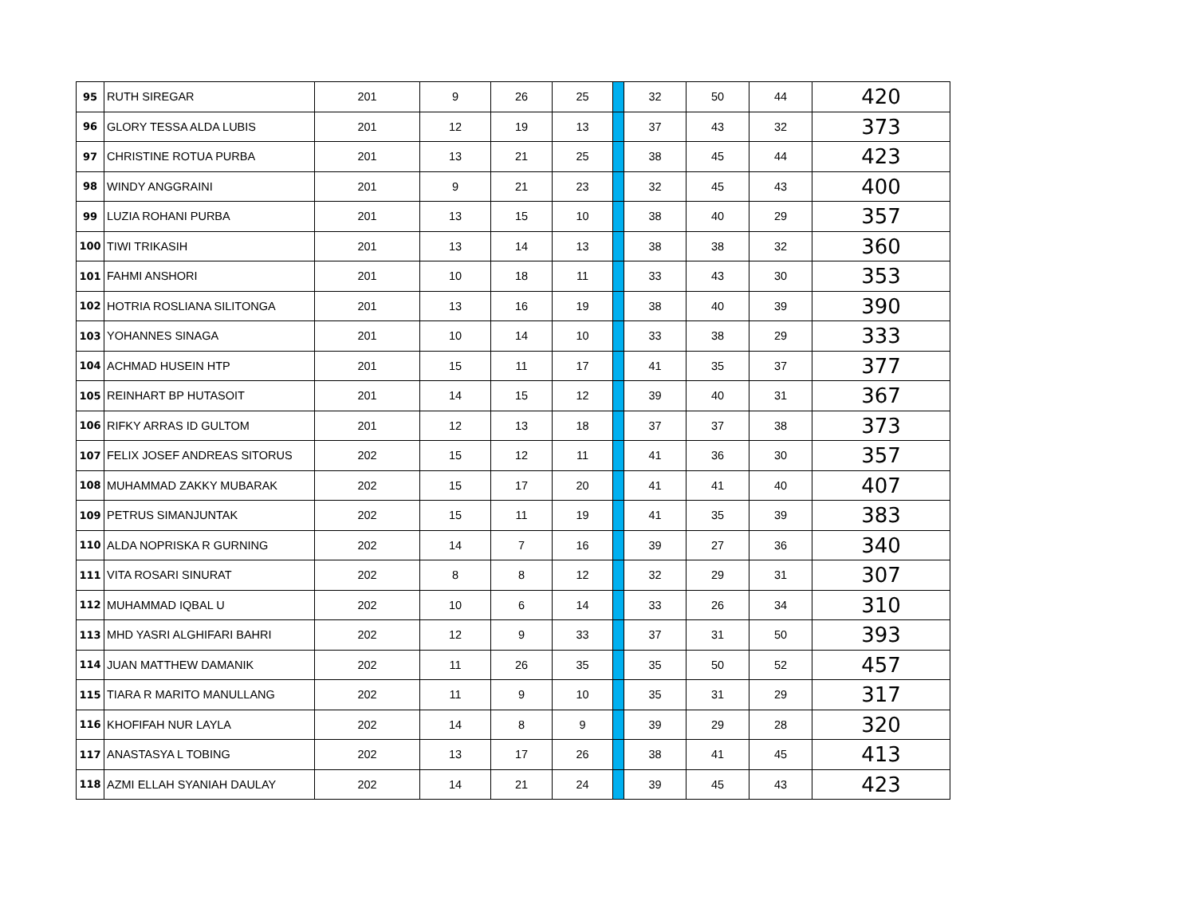| 95 | RUTH SIREGAR | 201 | 9 | 26 | 25 | | 32 | 50 | 44 | 420 |
| 96 | GLORY TESSA ALDA LUBIS | 201 | 12 | 19 | 13 | | 37 | 43 | 32 | 373 |
| 97 | CHRISTINE ROTUA PURBA | 201 | 13 | 21 | 25 | | 38 | 45 | 44 | 423 |
| 98 | WINDY ANGGRAINI | 201 | 9 | 21 | 23 | | 32 | 45 | 43 | 400 |
| 99 | LUZIA ROHANI PURBA | 201 | 13 | 15 | 10 | | 38 | 40 | 29 | 357 |
| 100 | TIWI TRIKASIH | 201 | 13 | 14 | 13 | | 38 | 38 | 32 | 360 |
| 101 | FAHMI ANSHORI | 201 | 10 | 18 | 11 | | 33 | 43 | 30 | 353 |
| 102 | HOTRIA ROSLIANA SILITONGA | 201 | 13 | 16 | 19 | | 38 | 40 | 39 | 390 |
| 103 | YOHANNES SINAGA | 201 | 10 | 14 | 10 | | 33 | 38 | 29 | 333 |
| 104 | ACHMAD HUSEIN HTP | 201 | 15 | 11 | 17 | | 41 | 35 | 37 | 377 |
| 105 | REINHART BP HUTASOIT | 201 | 14 | 15 | 12 | | 39 | 40 | 31 | 367 |
| 106 | RIFKY ARRAS ID GULTOM | 201 | 12 | 13 | 18 | | 37 | 37 | 38 | 373 |
| 107 | FELIX JOSEF ANDREAS SITORUS | 202 | 15 | 12 | 11 | | 41 | 36 | 30 | 357 |
| 108 | MUHAMMAD ZAKKY MUBARAK | 202 | 15 | 17 | 20 | | 41 | 41 | 40 | 407 |
| 109 | PETRUS SIMANJUNTAK | 202 | 15 | 11 | 19 | | 41 | 35 | 39 | 383 |
| 110 | ALDA NOPRISKA R GURNING | 202 | 14 | 7 | 16 | | 39 | 27 | 36 | 340 |
| 111 | VITA ROSARI SINURAT | 202 | 8 | 8 | 12 | | 32 | 29 | 31 | 307 |
| 112 | MUHAMMAD IQBAL U | 202 | 10 | 6 | 14 | | 33 | 26 | 34 | 310 |
| 113 | MHD YASRI ALGHIFARI BAHRI | 202 | 12 | 9 | 33 | | 37 | 31 | 50 | 393 |
| 114 | JUAN MATTHEW DAMANIK | 202 | 11 | 26 | 35 | | 35 | 50 | 52 | 457 |
| 115 | TIARA R MARITO MANULLANG | 202 | 11 | 9 | 10 | | 35 | 31 | 29 | 317 |
| 116 | KHOFIFAH NUR LAYLA | 202 | 14 | 8 | 9 | | 39 | 29 | 28 | 320 |
| 117 | ANASTASYA L TOBING | 202 | 13 | 17 | 26 | | 38 | 41 | 45 | 413 |
| 118 | AZMI ELLAH SYANIAH DAULAY | 202 | 14 | 21 | 24 | | 39 | 45 | 43 | 423 |